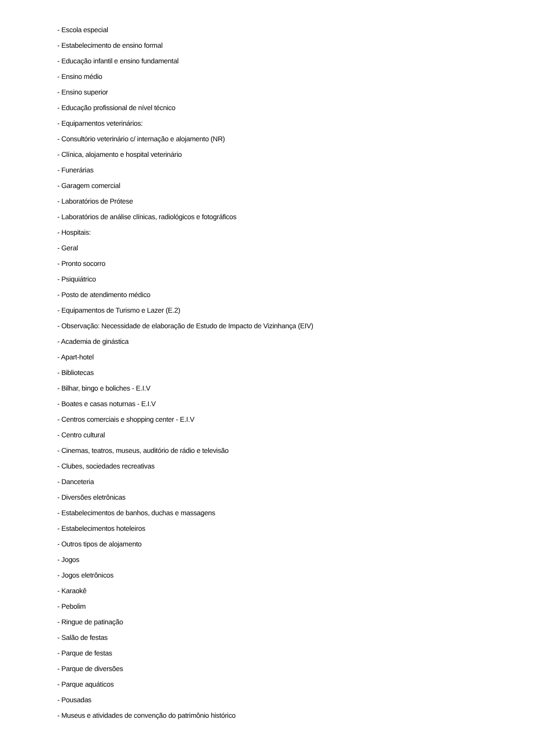- Escola especial
- Estabelecimento de ensino formal
- Educação infantil e ensino fundamental
- Ensino médio
- Ensino superior
- Educação profissional de nível técnico
- Equipamentos veterinários:
- Consultório veterinário c/ internação e alojamento (NR)
- Clínica, alojamento e hospital veterinário
- Funerárias
- Garagem comercial
- Laboratórios de Prótese
- Laboratórios de análise clínicas, radiológicos e fotográficos
- Hospitais:
- Geral
- Pronto socorro
- Psiquiátrico
- Posto de atendimento médico
- Equipamentos de Turismo e Lazer (E.2)
- Observação: Necessidade de elaboração de Estudo de Impacto de Vizinhança (EIV)
- Academia de ginástica
- Apart-hotel
- Bibliotecas
- Bilhar, bingo e boliches - E.I.V
- Boates e casas noturnas - E.I.V
- Centros comerciais e shopping center - E.I.V
- Centro cultural
- Cinemas, teatros, museus, auditório de rádio e televisão
- Clubes, sociedades recreativas
- Danceteria
- Diversões eletrônicas
- Estabelecimentos de banhos, duchas e massagens
- Estabelecimentos hoteleiros
- Outros tipos de alojamento
- Jogos
- Jogos eletrônicos
- Karaokê
- Pebolim
- Ringue de patinação
- Salão de festas
- Parque de festas
- Parque de diversões
- Parque aquáticos
- Pousadas
- Museus e atividades de convenção do patrimônio histórico